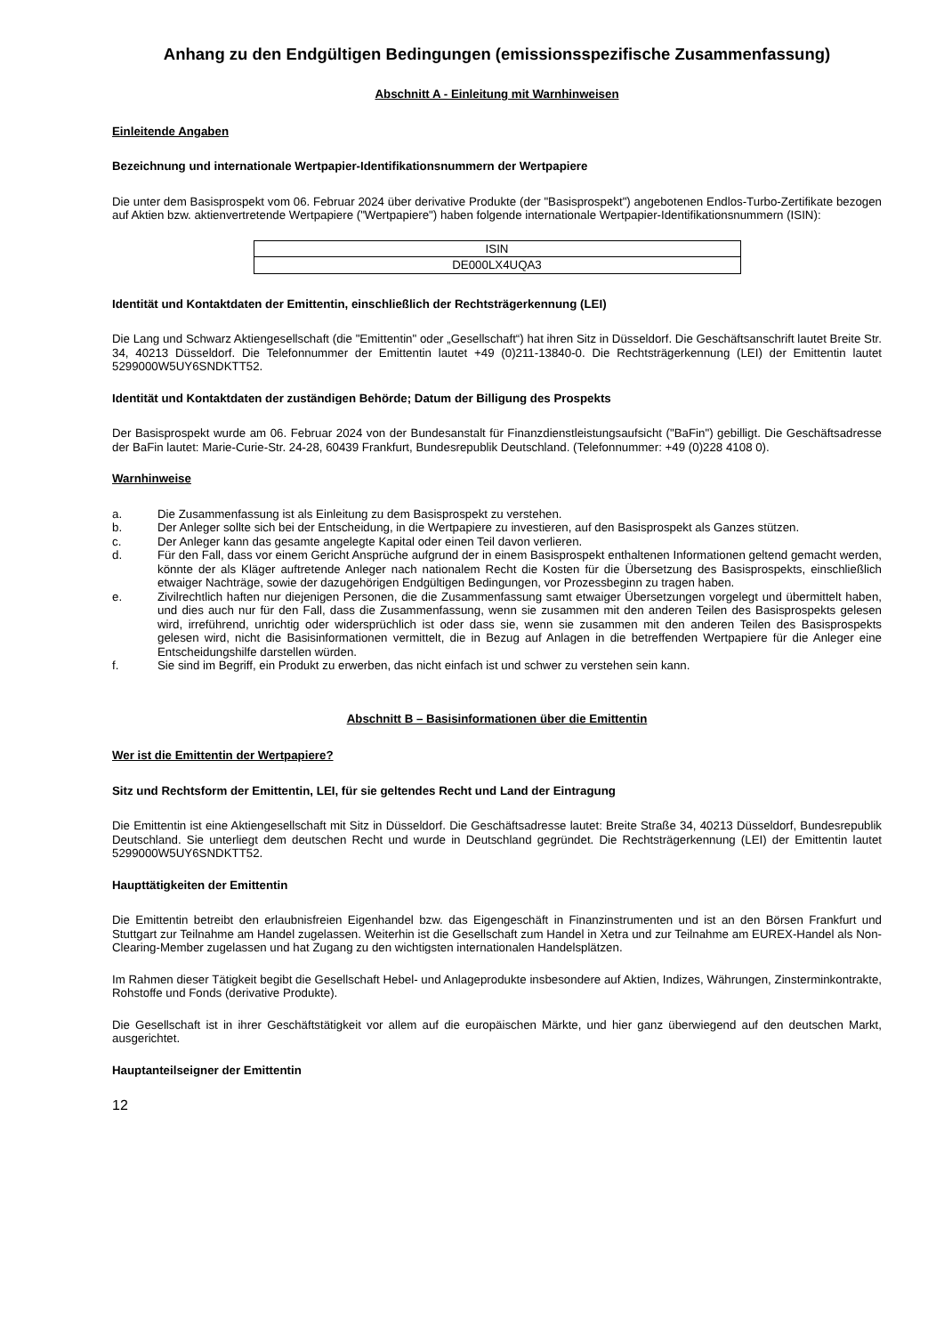Anhang zu den Endgültigen Bedingungen (emissionsspezifische Zusammenfassung)
Abschnitt A - Einleitung mit Warnhinweisen
Einleitende Angaben
Bezeichnung und internationale Wertpapier-Identifikationsnummern der Wertpapiere
Die unter dem Basisprospekt vom 06. Februar 2024 über derivative Produkte (der "Basisprospekt") angebotenen Endlos-Turbo-Zertifikate bezogen auf Aktien bzw. aktienvertretende Wertpapiere ("Wertpapiere") haben folgende internationale Wertpapier-Identifikationsnummern (ISIN):
| ISIN |
| --- |
| DE000LX4UQA3 |
Identität und Kontaktdaten der Emittentin, einschließlich der Rechtsträgerkennung (LEI)
Die Lang und Schwarz Aktiengesellschaft (die "Emittentin" oder „Gesellschaft“) hat ihren Sitz in Düsseldorf. Die Geschäftsanschrift lautet Breite Str. 34, 40213 Düsseldorf. Die Telefonnummer der Emittentin lautet +49 (0)211-13840-0. Die Rechtsträgerkennung (LEI) der Emittentin lautet 5299000W5UY6SNDKTT52.
Identität und Kontaktdaten der zuständigen Behörde; Datum der Billigung des Prospekts
Der Basisprospekt wurde am 06. Februar 2024 von der Bundesanstalt für Finanzdienstleistungsaufsicht ("BaFin") gebilligt. Die Geschäftsadresse der BaFin lautet: Marie-Curie-Str. 24-28, 60439 Frankfurt, Bundesrepublik Deutschland. (Telefonnummer: +49 (0)228 4108 0).
Warnhinweise
a. Die Zusammenfassung ist als Einleitung zu dem Basisprospekt zu verstehen.
b. Der Anleger sollte sich bei der Entscheidung, in die Wertpapiere zu investieren, auf den Basisprospekt als Ganzes stützen.
c. Der Anleger kann das gesamte angelegte Kapital oder einen Teil davon verlieren.
d. Für den Fall, dass vor einem Gericht Ansprüche aufgrund der in einem Basisprospekt enthaltenen Informationen geltend gemacht werden, könnte der als Kläger auftretende Anleger nach nationalem Recht die Kosten für die Übersetzung des Basisprospekts, einschließlich etwaiger Nachträge, sowie der dazugehörigen Endgültigen Bedingungen, vor Prozessbeginn zu tragen haben.
e. Zivilrechtlich haften nur diejenigen Personen, die die Zusammenfassung samt etwaiger Übersetzungen vorgelegt und übermittelt haben, und dies auch nur für den Fall, dass die Zusammenfassung, wenn sie zusammen mit den anderen Teilen des Basisprospekts gelesen wird, irreführend, unrichtig oder widersprüchlich ist oder dass sie, wenn sie zusammen mit den anderen Teilen des Basisprospekts gelesen wird, nicht die Basisinformationen vermittelt, die in Bezug auf Anlagen in die betreffenden Wertpapiere für die Anleger eine Entscheidungshilfe darstellen würden.
f. Sie sind im Begriff, ein Produkt zu erwerben, das nicht einfach ist und schwer zu verstehen sein kann.
Abschnitt B – Basisinformationen über die Emittentin
Wer ist die Emittentin der Wertpapiere?
Sitz und Rechtsform der Emittentin, LEI, für sie geltendes Recht und Land der Eintragung
Die Emittentin ist eine Aktiengesellschaft mit Sitz in Düsseldorf. Die Geschäftsadresse lautet: Breite Straße 34, 40213 Düsseldorf, Bundesrepublik Deutschland. Sie unterliegt dem deutschen Recht und wurde in Deutschland gegründet. Die Rechtsträgerkennung (LEI) der Emittentin lautet 5299000W5UY6SNDKTT52.
Haupttätigkeiten der Emittentin
Die Emittentin betreibt den erlaubnisfreien Eigenhandel bzw. das Eigengeschäft in Finanzinstrumenten und ist an den Börsen Frankfurt und Stuttgart zur Teilnahme am Handel zugelassen. Weiterhin ist die Gesellschaft zum Handel in Xetra und zur Teilnahme am EUREX-Handel als Non-Clearing-Member zugelassen und hat Zugang zu den wichtigsten internationalen Handelsplätzen.
Im Rahmen dieser Tätigkeit begibt die Gesellschaft Hebel- und Anlageprodukte insbesondere auf Aktien, Indizes, Währungen, Zinsterminkontrakte, Rohstoffe und Fonds (derivative Produkte).
Die Gesellschaft ist in ihrer Geschäftstätigkeit vor allem auf die europäischen Märkte, und hier ganz überwiegend auf den deutschen Markt, ausgerichtet.
Hauptanteilseigner der Emittentin
12